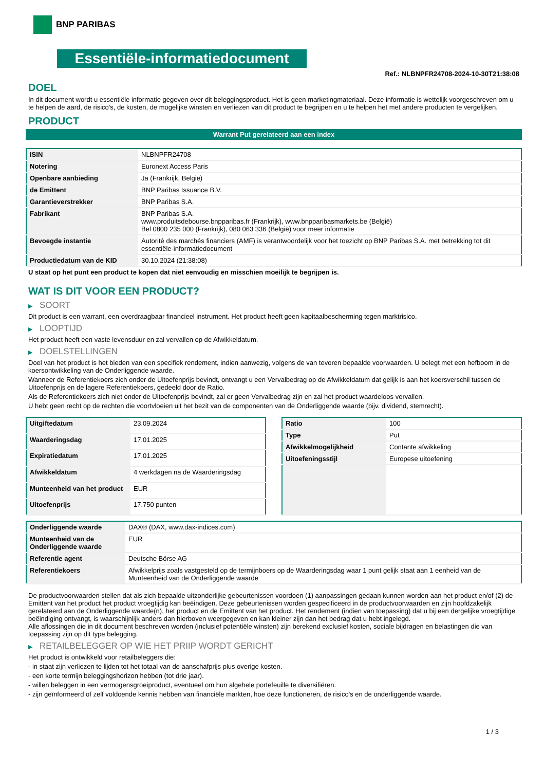BNP PARIBAS
Essentiële-informatiedocument
Ref.: NLBNPFR24708-2024-10-30T21:38:08
DOEL
In dit document wordt u essentiële informatie gegeven over dit beleggingsproduct. Het is geen marketingmateriaal. Deze informatie is wettelijk voorgeschreven om u te helpen de aard, de risico's, de kosten, de mogelijke winsten en verliezen van dit product te begrijpen en u te helpen het met andere producten te vergelijken.
PRODUCT
Warrant Put gerelateerd aan een index
| ISIN | NLBNPFR24708 |
| Notering | Euronext Access Paris |
| Openbare aanbieding | Ja (Frankrijk, België) |
| de Emittent | BNP Paribas Issuance B.V. |
| Garantieverstrekker | BNP Paribas S.A. |
| Fabrikant | BNP Paribas S.A. www.produitsdebourse.bnpparibas.fr (Frankrijk), www.bnpparibasmarkets.be (België) Bel 0800 235 000 (Frankrijk), 080 063 336 (België) voor meer informatie |
| Bevoegde instantie | Autorité des marchés financiers (AMF) is verantwoordelijk voor het toezicht op BNP Paribas S.A. met betrekking tot dit essentiële-informatiedocument |
| Productiedatum van de KID | 30.10.2024 (21:38:08) |
U staat op het punt een product te kopen dat niet eenvoudig en misschien moeilijk te begrijpen is.
WAT IS DIT VOOR EEN PRODUCT?
▶ SOORT
Dit product is een warrant, een overdraagbaar financieel instrument. Het product heeft geen kapitaalbescherming tegen marktrisico.
▶ LOOPTIJD
Het product heeft een vaste levensduur en zal vervallen op de Afwikkeldatum.
▶ DOELSTELLINGEN
Doel van het product is het bieden van een specifiek rendement, indien aanwezig, volgens de van tevoren bepaalde voorwaarden. U belegt met een hefboom in de koersontwikkeling van de Onderliggende waarde.
Wanneer de Referentiekoers zich onder de Uitoefenprijs bevindt, ontvangt u een Vervalbedrag op de Afwikkeldatum dat gelijk is aan het koersverschil tussen de Uitoefenprijs en de lagere Referentiekoers, gedeeld door de Ratio.
Als de Referentiekoers zich niet onder de Uitoefenprijs bevindt, zal er geen Vervalbedrag zijn en zal het product waardeloos vervallen.
U hebt geen recht op de rechten die voortvloeien uit het bezit van de componenten van de Onderliggende waarde (bijv. dividend, stemrecht).
| Uitgiftedatum | 23.09.2024 |
| Waarderingsdag | 17.01.2025 |
| Expiratiedatum | 17.01.2025 |
| Afwikkeldatum | 4 werkdagen na de Waarderingsdag |
| Munteenheid van het product | EUR |
| Uitoefenprijs | 17.750 punten |
| Ratio | 100 |
| Type | Put |
| Afwikkelmogelijkheid | Contante afwikkeling |
| Uitoefeningsstijl | Europese uitoefening |
| Onderliggende waarde | DAX® (DAX, www.dax-indices.com) |
| Munteenheid van de Onderliggende waarde | EUR |
| Referentie agent | Deutsche Börse AG |
| Referentiekoers | Afwikkelprijs zoals vastgesteld op de termijnboers op de Waarderingsdag waar 1 punt gelijk staat aan 1 eenheid van de Munteenheid van de Onderliggende waarde |
De productvoorwaarden stellen dat als zich bepaalde uitzonderlijke gebeurtenissen voordoen (1) aanpassingen gedaan kunnen worden aan het product en/of (2) de Emittent van het product het product vroegtijdig kan beëindigen. Deze gebeurtenissen worden gespecificeerd in de productvoorwaarden en zijn hoofdzakelijk gerelateerd aan de Onderliggende waarde(n), het product en de Emittent van het product. Het rendement (indien van toepassing) dat u bij een dergelijke vroegtijdige beëindiging ontvangt, is waarschijnlijk anders dan hierboven weergegeven en kan kleiner zijn dan het bedrag dat u hebt ingelegd.
Alle aflossingen die in dit document beschreven worden (inclusief potentiële winsten) zijn berekend exclusief kosten, sociale bijdragen en belastingen die van toepassing zijn op dit type belegging.
▶ RETAILBELEGGER OP WIE HET PRIIP WORDT GERICHT
Het product is ontwikkeld voor retailbeleggers die:
- in staat zijn verliezen te lijden tot het totaal van de aanschafprijs plus overige kosten.
- een korte termijn beleggingshorizon hebben (tot drie jaar).
- willen beleggen in een vermogensgroeiproduct, eventueel om hun algehele portefeuille te diversifiëren.
- zijn geïnformeerd of zelf voldoende kennis hebben van financiële markten, hoe deze functioneren, de risico's en de onderliggende waarde.
1 / 3